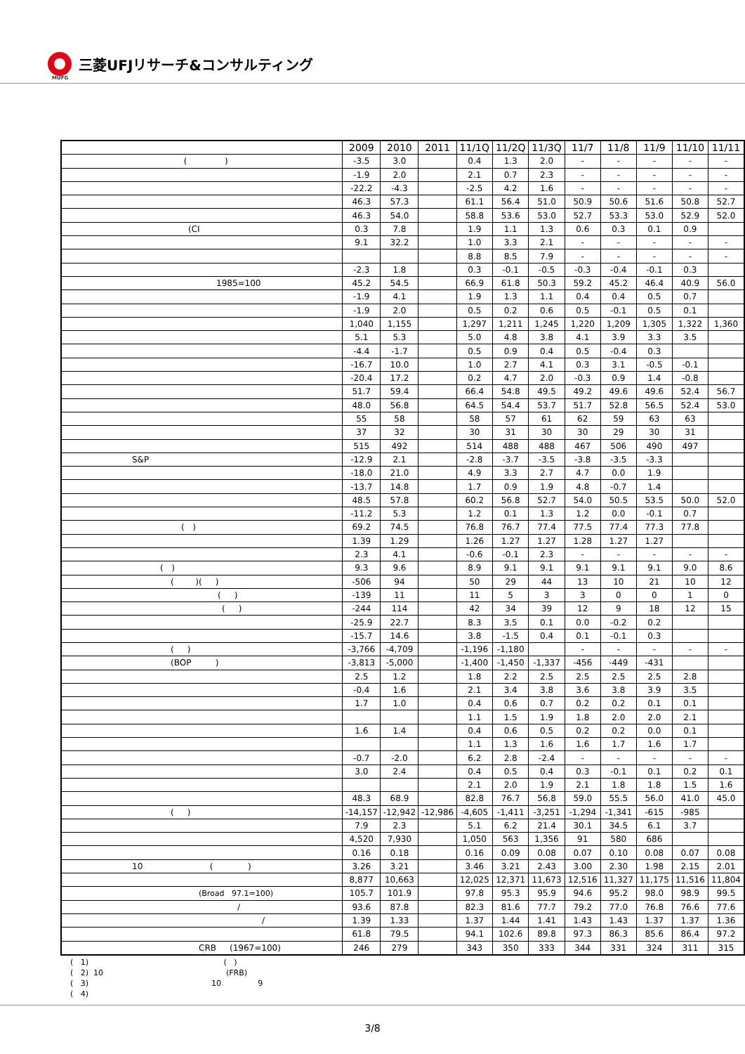三菱UFJリサーチ&コンサルティング
MUFG
| | 2009 | 2010 | 2011 | 11/1Q | 11/2Q | 11/3Q | 11/7 | 11/8 | 11/9 | 11/10 | 11/11 |
| --- | --- | --- | --- | --- | --- | --- | --- | --- | --- | --- | --- |
| ( ) | -3.5 | 3.0 | | 0.4 | 1.3 | 2.0 | - | - | - | - | - |
| | -1.9 | 2.0 | | 2.1 | 0.7 | 2.3 | - | - | - | - | - |
| | -22.2 | -4.3 | | -2.5 | 4.2 | 1.6 | - | - | - | - | - |
| | 46.3 | 57.3 | | 61.1 | 56.4 | 51.0 | 50.9 | 50.6 | 51.6 | 50.8 | 52.7 |
| | 46.3 | 54.0 | | 58.8 | 53.6 | 53.0 | 52.7 | 53.3 | 53.0 | 52.9 | 52.0 |
| (CI | 0.3 | 7.8 | | 1.9 | 1.1 | 1.3 | 0.6 | 0.3 | 0.1 | 0.9 | |
| | 9.1 | 32.2 | | 1.0 | 3.3 | 2.1 | - | - | - | - | - |
| | | | | 8.8 | 8.5 | 7.9 | - | - | - | - | - |
| | -2.3 | 1.8 | | 0.3 | -0.1 | -0.5 | -0.3 | -0.4 | -0.1 | 0.3 | |
| 1985=100 | 45.2 | 54.5 | | 66.9 | 61.8 | 50.3 | 59.2 | 45.2 | 46.4 | 40.9 | 56.0 |
| | -1.9 | 4.1 | | 1.9 | 1.3 | 1.1 | 0.4 | 0.4 | 0.5 | 0.7 | |
| | -1.9 | 2.0 | | 0.5 | 0.2 | 0.6 | 0.5 | -0.1 | 0.5 | 0.1 | |
| | 1,040 | 1,155 | | 1,297 | 1,211 | 1,245 | 1,220 | 1,209 | 1,305 | 1,322 | 1,360 |
| | 5.1 | 5.3 | | 5.0 | 4.8 | 3.8 | 4.1 | 3.9 | 3.3 | 3.5 | |
| | -4.4 | -1.7 | | 0.5 | 0.9 | 0.4 | 0.5 | -0.4 | 0.3 | | |
| | -16.7 | 10.0 | | 1.0 | 2.7 | 4.1 | 0.3 | 3.1 | -0.5 | -0.1 | |
| | -20.4 | 17.2 | | 0.2 | 4.7 | 2.0 | -0.3 | 0.9 | 1.4 | -0.8 | |
| | 51.7 | 59.4 | | 66.4 | 54.8 | 49.5 | 49.2 | 49.6 | 49.6 | 52.4 | 56.7 |
| | 48.0 | 56.8 | | 64.5 | 54.4 | 53.7 | 51.7 | 52.8 | 56.5 | 52.4 | 53.0 |
| | 55 | 58 | | 58 | 57 | 61 | 62 | 59 | 63 | 63 | |
| | 37 | 32 | | 30 | 31 | 30 | 30 | 29 | 30 | 31 | |
| | 515 | 492 | | 514 | 488 | 488 | 467 | 506 | 490 | 497 | |
| S&P | -12.9 | 2.1 | | -2.8 | -3.7 | -3.5 | -3.8 | -3.5 | -3.3 | | |
| | -18.0 | 21.0 | | 4.9 | 3.3 | 2.7 | 4.7 | 0.0 | 1.9 | | |
| | -13.7 | 14.8 | | 1.7 | 0.9 | 1.9 | 4.8 | -0.7 | 1.4 | | |
| | 48.5 | 57.8 | | 60.2 | 56.8 | 52.7 | 54.0 | 50.5 | 53.5 | 50.0 | 52.0 |
| | -11.2 | 5.3 | | 1.2 | 0.1 | 1.3 | 1.2 | 0.0 | -0.1 | 0.7 | |
| ( ) | 69.2 | 74.5 | | 76.8 | 76.7 | 77.4 | 77.5 | 77.4 | 77.3 | 77.8 | |
| | 1.39 | 1.29 | | 1.26 | 1.27 | 1.27 | 1.28 | 1.27 | 1.27 | | |
| | 2.3 | 4.1 | | -0.6 | -0.1 | 2.3 | - | - | - | - | - |
| ( ) | 9.3 | 9.6 | | 8.9 | 9.1 | 9.1 | 9.1 | 9.1 | 9.1 | 9.0 | 8.6 |
| ( )( ) | -506 | 94 | | 50 | 29 | 44 | 13 | 10 | 21 | 10 | 12 |
| ( ) | -139 | 11 | | 11 | 5 | 3 | 3 | 0 | 0 | 1 | 0 |
| ( ) | -244 | 114 | | 42 | 34 | 39 | 12 | 9 | 18 | 12 | 15 |
| | -25.9 | 22.7 | | 8.3 | 3.5 | 0.1 | 0.0 | -0.2 | 0.2 | | |
| | -15.7 | 14.6 | | 3.8 | -1.5 | 0.4 | 0.1 | -0.1 | 0.3 | | |
| ( ) | -3,766 | -4,709 | | -1,196 | -1,180 | | - | - | - | - | - |
| (BOP ) | -3,813 | -5,000 | | -1,400 | -1,450 | -1,337 | -456 | -449 | -431 | | |
| | 2.5 | 1.2 | | 1.8 | 2.2 | 2.5 | 2.5 | 2.5 | 2.5 | 2.8 | |
| | -0.4 | 1.6 | | 2.1 | 3.4 | 3.8 | 3.6 | 3.8 | 3.9 | 3.5 | |
| | 1.7 | 1.0 | | 0.4 | 0.6 | 0.7 | 0.2 | 0.2 | 0.1 | 0.1 | |
| | | | | 1.1 | 1.5 | 1.9 | 1.8 | 2.0 | 2.0 | 2.1 | |
| | 1.6 | 1.4 | | 0.4 | 0.6 | 0.5 | 0.2 | 0.2 | 0.0 | 0.1 | |
| | | | | 1.1 | 1.3 | 1.6 | 1.6 | 1.7 | 1.6 | 1.7 | |
| | -0.7 | -2.0 | | 6.2 | 2.8 | -2.4 | - | - | - | - | - |
| | 3.0 | 2.4 | | 0.4 | 0.5 | 0.4 | 0.3 | -0.1 | 0.1 | 0.2 | 0.1 |
| | | | | 2.1 | 2.0 | 1.9 | 2.1 | 1.8 | 1.8 | 1.5 | 1.6 |
| | 48.3 | 68.9 | | 82.8 | 76.7 | 56.8 | 59.0 | 55.5 | 56.0 | 41.0 | 45.0 |
| ( ) | -14,157 | -12,942 | -12,986 | -4,605 | -1,411 | -3,251 | -1,294 | -1,341 | -615 | -985 | |
| | 7.9 | 2.3 | | 5.1 | 6.2 | 21.4 | 30.1 | 34.5 | 6.1 | 3.7 | |
| | 4,520 | 7,930 | | 1,050 | 563 | 1,356 | 91 | 580 | 686 | | |
| | 0.16 | 0.18 | | 0.16 | 0.09 | 0.08 | 0.07 | 0.10 | 0.08 | 0.07 | 0.08 |
| 10 ( ) | 3.26 | 3.21 | | 3.46 | 3.21 | 2.43 | 3.00 | 2.30 | 1.98 | 2.15 | 2.01 |
| | 8,877 | 10,663 | | 12,025 | 12,371 | 11,673 | 12,516 | 11,327 | 11,175 | 11,516 | 11,804 |
| (Broad 97.1=100) | 105.7 | 101.9 | | 97.8 | 95.3 | 95.9 | 94.6 | 95.2 | 98.0 | 98.9 | 99.5 |
| / | 93.6 | 87.8 | | 82.3 | 81.6 | 77.7 | 79.2 | 77.0 | 76.8 | 76.6 | 77.6 |
| / | 1.39 | 1.33 | | 1.37 | 1.44 | 1.41 | 1.43 | 1.43 | 1.37 | 1.37 | 1.36 |
| | 61.8 | 79.5 | | 94.1 | 102.6 | 89.8 | 97.3 | 86.3 | 85.6 | 86.4 | 97.2 |
| CRB (1967=100) | 246 | 279 | | 343 | 350 | 333 | 344 | 331 | 324 | 311 | 315 |
( 1) ( )
( 2) 10 (FRB)
( 3) 10 9
( 4)
3/8